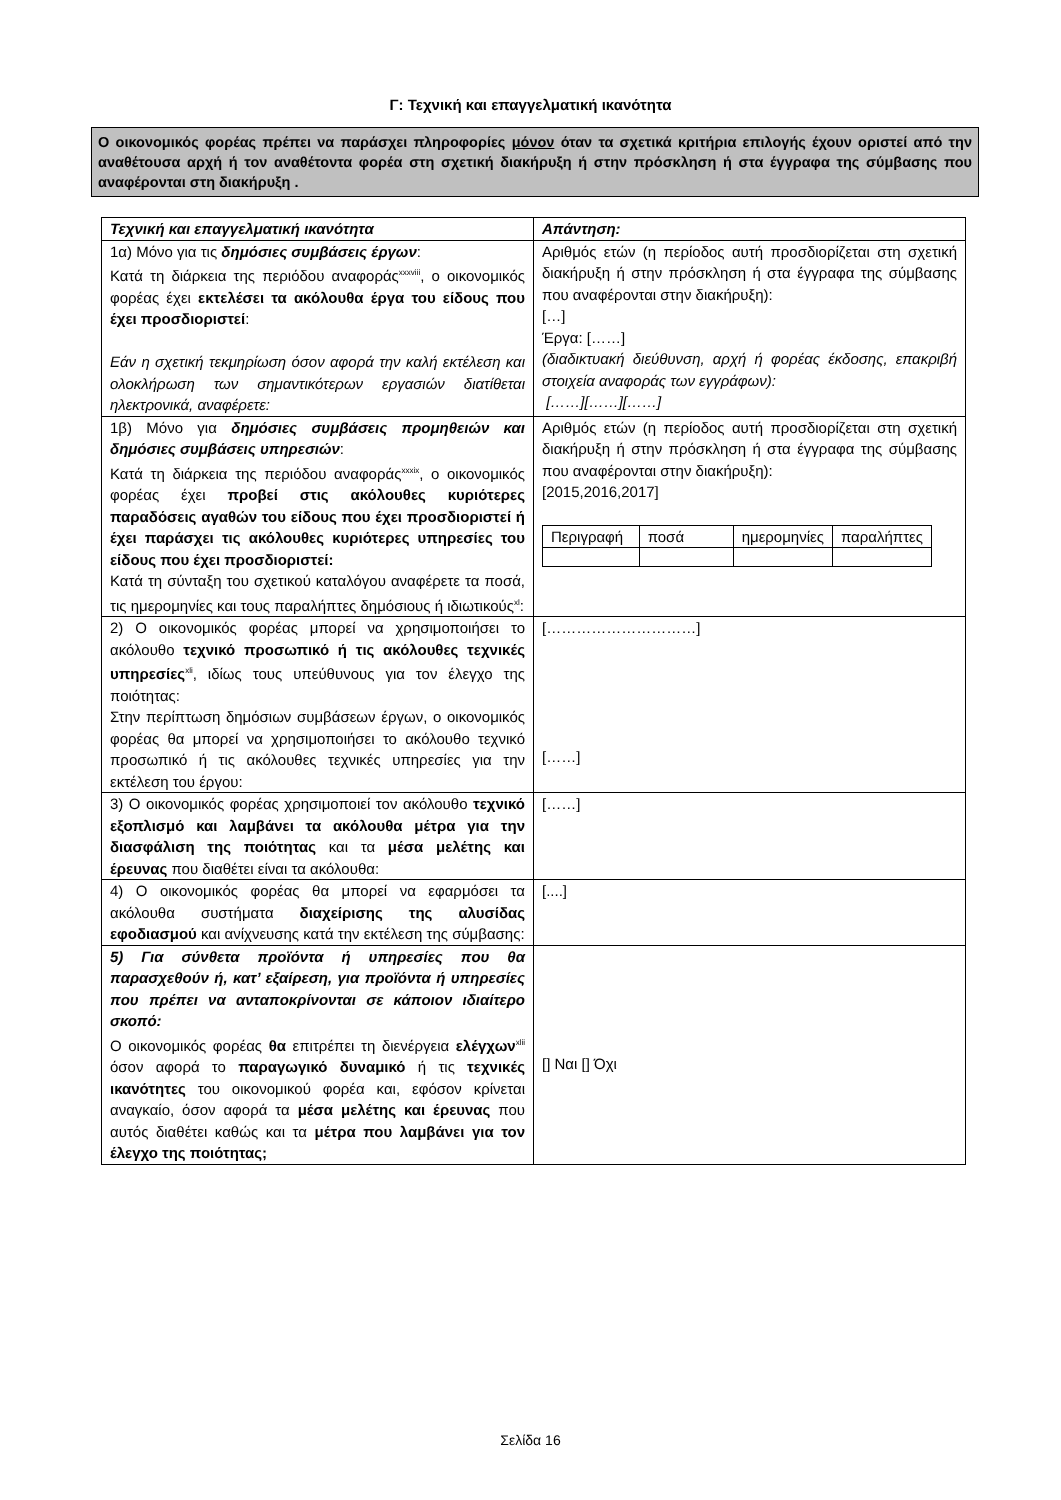Γ: Τεχνική και επαγγελματική ικανότητα
Ο οικονομικός φορέας πρέπει να παράσχει πληροφορίες μόνον όταν τα σχετικά κριτήρια επιλογής έχουν οριστεί από την αναθέτουσα αρχή ή τον αναθέτοντα φορέα στη σχετική διακήρυξη ή στην πρόσκληση ή στα έγγραφα της σύμβασης που αναφέρονται στη διακήρυξη .
| Τεχνική και επαγγελματική ικανότητα | Απάντηση: |
| --- | --- |
| 1α) Μόνο για τις δημόσιες συμβάσεις έργων : Κατά τη διάρκεια της περιόδου αναφοράς<sup>xxxviii</sup>, ο οικονομικός φορέας έχει εκτελέσει τα ακόλουθα έργα του είδους που έχει προσδιοριστεί : Εάν η σχετική τεκμηρίωση όσον αφορά την καλή εκτέλεση και ολοκλήρωση των σημαντικότερων εργασιών διατίθεται ηλεκτρονικά, αναφέρετε: | Αριθμός ετών (η περίοδος αυτή προσδιορίζεται στη σχετική διακήρυξη ή στην πρόσκληση ή στα έγγραφα της σύμβασης που αναφέρονται στην διακήρυξη): […] Έργα: [……] (διαδικτυακή διεύθυνση, αρχή ή φορέας έκδοσης, επακριβή στοιχεία αναφοράς των εγγράφων): [……][……][……] |
| 1β) Μόνο για δημόσιες συμβάσεις προμηθειών και δημόσιες συμβάσεις υπηρεσιών : Κατά τη διάρκεια της περιόδου αναφοράς<sup>xxxix</sup>, ο οικονομικός φορέας έχει προβεί στις ακόλουθες κυριότερες παραδόσεις αγαθών του είδους που έχει προσδιοριστεί ή έχει παράσχει τις ακόλουθες κυριότερες υπηρεσίες του είδους που έχει προσδιοριστεί: Κατά τη σύνταξη του σχετικού καταλόγου αναφέρετε τα ποσά, τις ημερομηνίες και τους παραλήπτες δημόσιους ή ιδιωτικούς<sup>xl</sup>: | Αριθμός ετών (η περίοδος αυτή προσδιορίζεται στη σχετική διακήρυξη ή στην πρόσκληση ή στα έγγραφα της σύμβασης που αναφέρονται στην διακήρυξη): [2015,2016,2017] / Περιγραφή / ποσά / ημερομηνίες / παραλήπτες / |
| 2) Ο οικονομικός φορέας μπορεί να χρησιμοποιήσει το ακόλουθο τεχνικό προσωπικό ή τις ακόλουθες τεχνικές υπηρεσίες<sup>xli</sup>, ιδίως τους υπεύθυνους για τον έλεγχο της ποιότητας: Στην περίπτωση δημόσιων συμβάσεων έργων, ο οικονομικός φορέας θα μπορεί να χρησιμοποιήσει το ακόλουθο τεχνικό προσωπικό ή τις ακόλουθες τεχνικές υπηρεσίες για την εκτέλεση του έργου: | […………………………] [……] |
| 3) Ο οικονομικός φορέας χρησιμοποιεί τον ακόλουθο τεχνικό εξοπλισμό και λαμβάνει τα ακόλουθα μέτρα για την διασφάλιση της ποιότητας και τα μέσα μελέτης και έρευνας που διαθέτει είναι τα ακόλουθα: | [……] |
| 4) Ο οικονομικός φορέας θα μπορεί να εφαρμόσει τα ακόλουθα συστήματα διαχείρισης της αλυσίδας εφοδιασμού και ανίχνευσης κατά την εκτέλεση της σύμβασης: | [....] |
| 5) Για σύνθετα προϊόντα ή υπηρεσίες που θα παρασχεθούν ή, κατ’ εξαίρεση, για προϊόντα ή υπηρεσίες που πρέπει να ανταποκρίνονται σε κάποιον ιδιαίτερο σκοπό: Ο οικονομικός φορέας θα επιτρέπει τη διενέργεια ελέγχων<sup>xlii</sup> όσον αφορά το παραγωγικό δυναμικό ή τις τεχνικές ικανότητες του οικονομικού φορέα και, εφόσον κρίνεται αναγκαίο, όσον αφορά τα μέσα μελέτης και έρευνας που αυτός διαθέτει καθώς και τα μέτρα που λαμβάνει για τον έλεγχο της ποιότητας; | [] Ναι [] Όχι |
Σελίδα 16